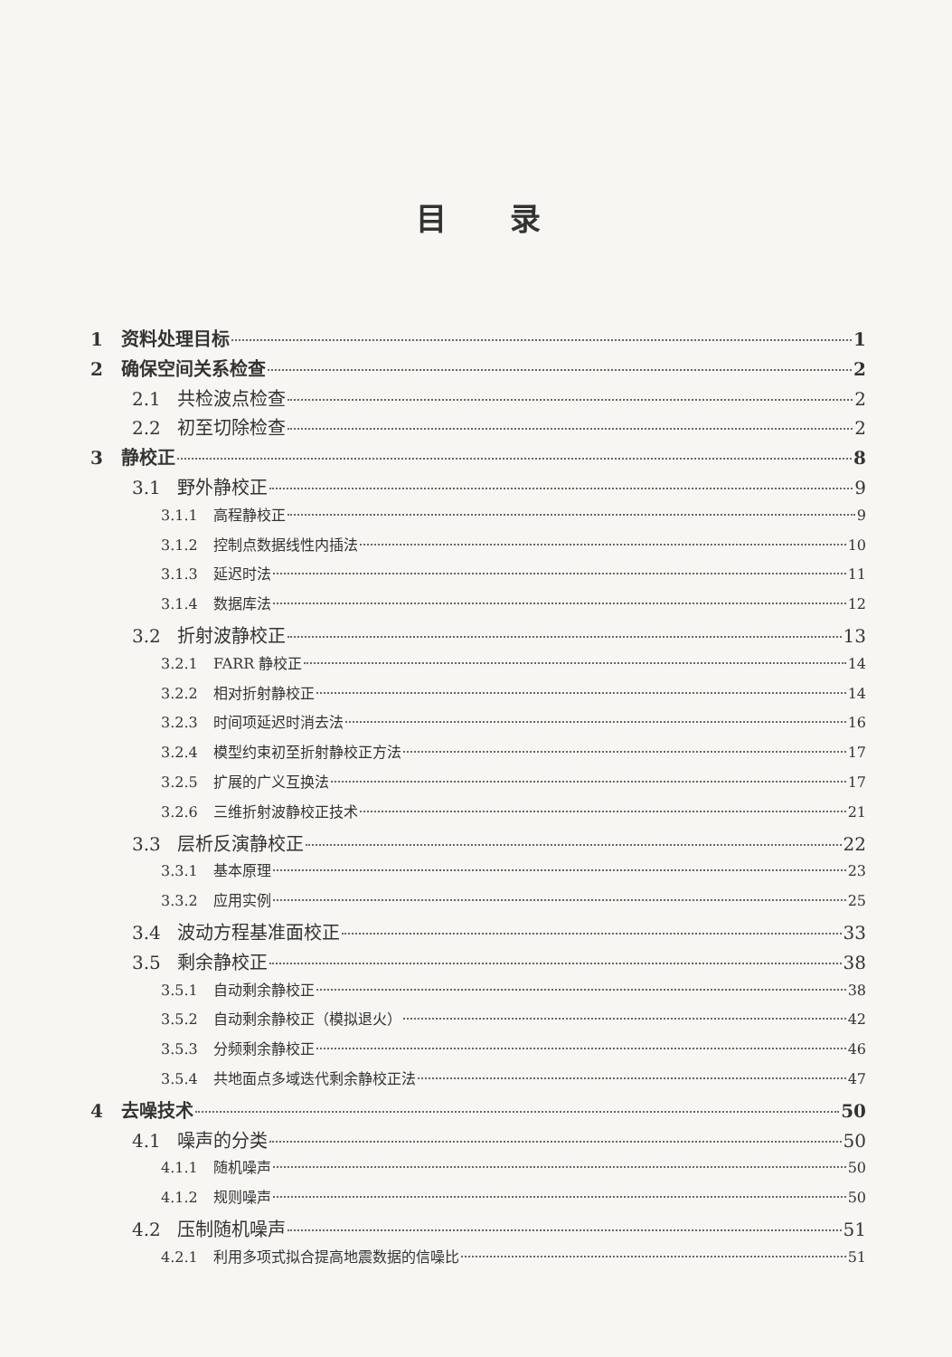目录
1 资料处理目标 1
2 确保空间关系检查 2
2.1 共检波点检查 2
2.2 初至切除检查 2
3 静校正 8
3.1 野外静校正 9
3.1.1 高程静校正 9
3.1.2 控制点数据线性内插法 10
3.1.3 延迟时法 11
3.1.4 数据库法 12
3.2 折射波静校正 13
3.2.1 FARR 静校正 14
3.2.2 相对折射静校正 14
3.2.3 时间项延迟时消去法 16
3.2.4 模型约束初至折射静校正方法 17
3.2.5 扩展的广义互换法 17
3.2.6 三维折射波静校正技术 21
3.3 层析反演静校正 22
3.3.1 基本原理 23
3.3.2 应用实例 25
3.4 波动方程基准面校正 33
3.5 剩余静校正 38
3.5.1 自动剩余静校正 38
3.5.2 自动剩余静校正（模拟退火） 42
3.5.3 分频剩余静校正 46
3.5.4 共地面点多域迭代剩余静校正法 47
4 去噪技术 50
4.1 噪声的分类 50
4.1.1 随机噪声 50
4.1.2 规则噪声 50
4.2 压制随机噪声 51
4.2.1 利用多项式拟合提高地震数据的信噪比 51